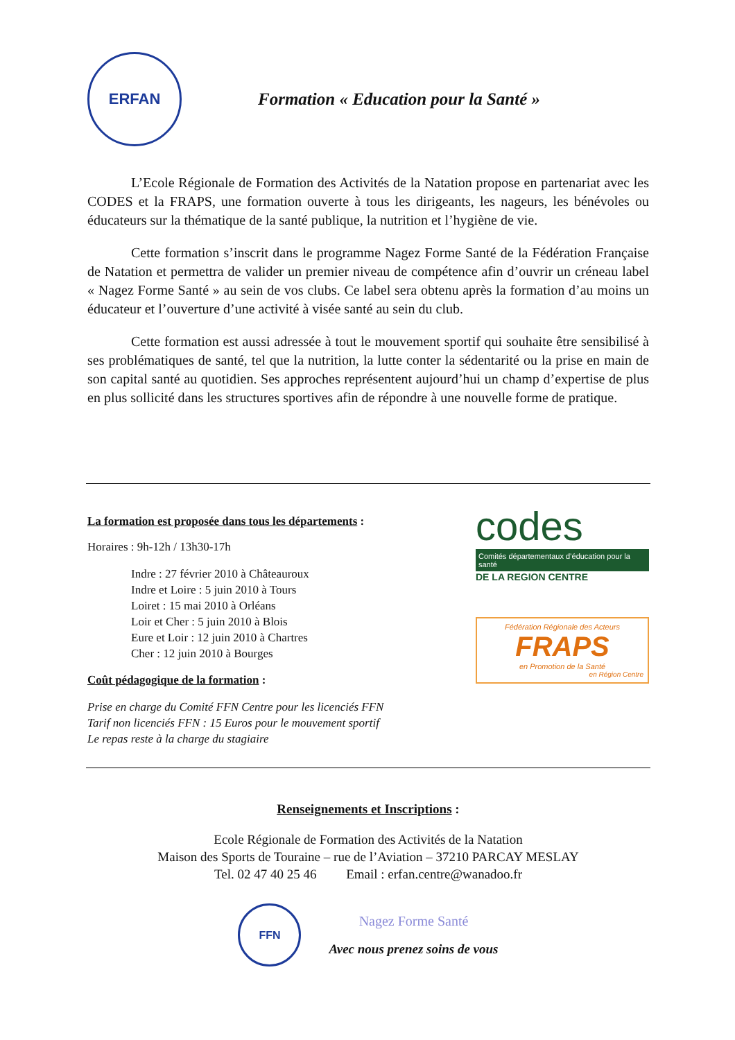ERFAN
Formation « Education pour la Santé »
L’Ecole Régionale de Formation des Activités de la Natation propose en partenariat avec les CODES et la FRAPS, une formation ouverte à tous les dirigeants, les nageurs, les bénévoles ou éducateurs sur la thématique de la santé publique, la nutrition et l’hygiène de vie.
Cette formation s’inscrit dans le programme Nagez Forme Santé de la Fédération Française de Natation et permettra de valider un premier niveau de compétence afin d’ouvrir un créneau label « Nagez Forme Santé » au sein de vos clubs. Ce label sera obtenu après la formation d’au moins un éducateur et l’ouverture d’une activité à visée santé au sein du club.
Cette formation est aussi adressée à tout le mouvement sportif qui souhaite être sensibilisé à ses problématiques de santé, tel que la nutrition, la lutte conter la sédentarité ou la prise en main de son capital santé au quotidien. Ses approches représentent aujourd’hui un champ d’expertise de plus en plus sollicité dans les structures sportives afin de répondre à une nouvelle forme de pratique.
La formation est proposée dans tous les départements :
Horaires : 9h-12h / 13h30-17h
Indre : 27 février 2010 à Châteauroux
Indre et Loire : 5 juin 2010 à Tours
Loiret : 15 mai 2010 à Orléans
Loir et Cher : 5 juin 2010 à Blois
Eure et Loir : 12 juin 2010 à Chartres
Cher : 12 juin 2010 à Bourges
Coût pédagogique de la formation :
Prise en charge du Comité FFN Centre pour les licenciés FFN
Tarif non licenciés FFN : 15 Euros pour le mouvement sportif
Le repas reste à la charge du stagiaire
codes
Comités départementaux d’éducation pour la santé
DE LA REGION CENTRE
Fédération Régionale des Acteurs
FRAPS
en Promotion de la Santé
en Région Centre
Renseignements et Inscriptions :
Ecole Régionale de Formation des Activités de la Natation
Maison des Sports de Touraine – rue de l’Aviation – 37210 PARCAY MESLAY
Tel. 02 47 40 25 46 Email : erfan.centre@wanadoo.fr
FFN
Nagez Forme Santé
Avec nous prenez soins de vous